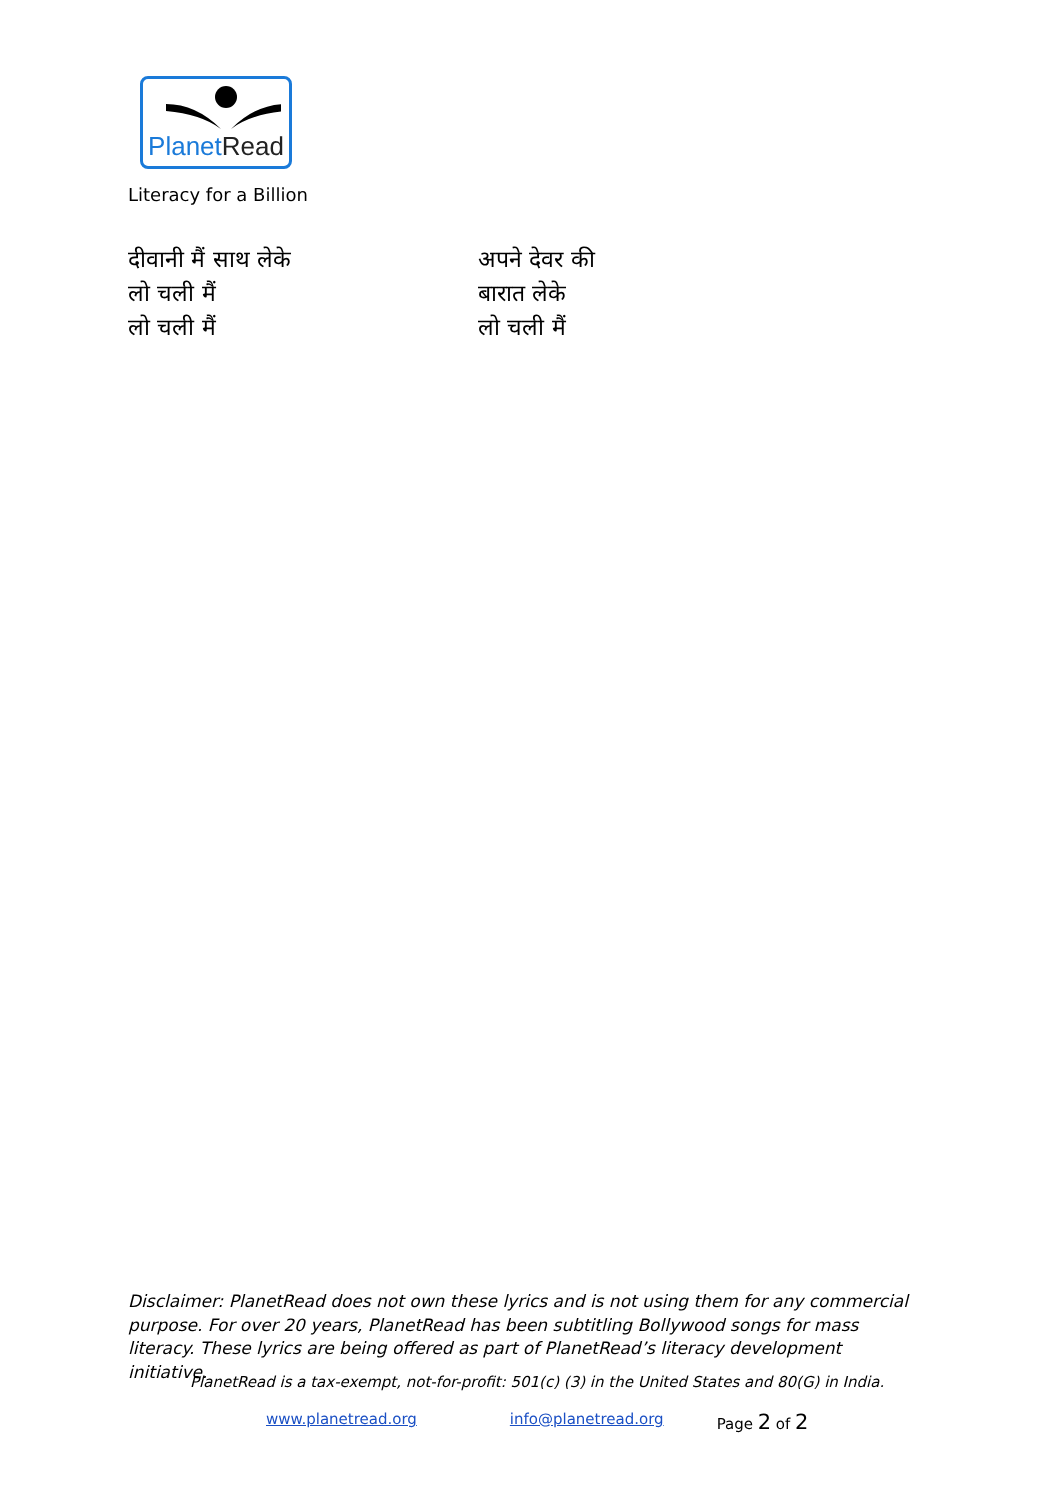PlanetRead
Literacy for a Billion
दीवानी मैं साथ लेके
लो चली मैं
लो चली मैं
अपने देवर की
बारात लेके
लो चली मैं
Disclaimer: PlanetRead does not own these lyrics and is not using them for any commercial purpose. For over 20 years, PlanetRead has been subtitling Bollywood songs for mass literacy. These lyrics are being offered as part of PlanetRead’s literacy development initiative.
PlanetRead is a tax-exempt, not-for-profit: 501(c) (3) in the United States and 80(G) in India.
www.planetread.org info@planetread.org Page 2 of 2